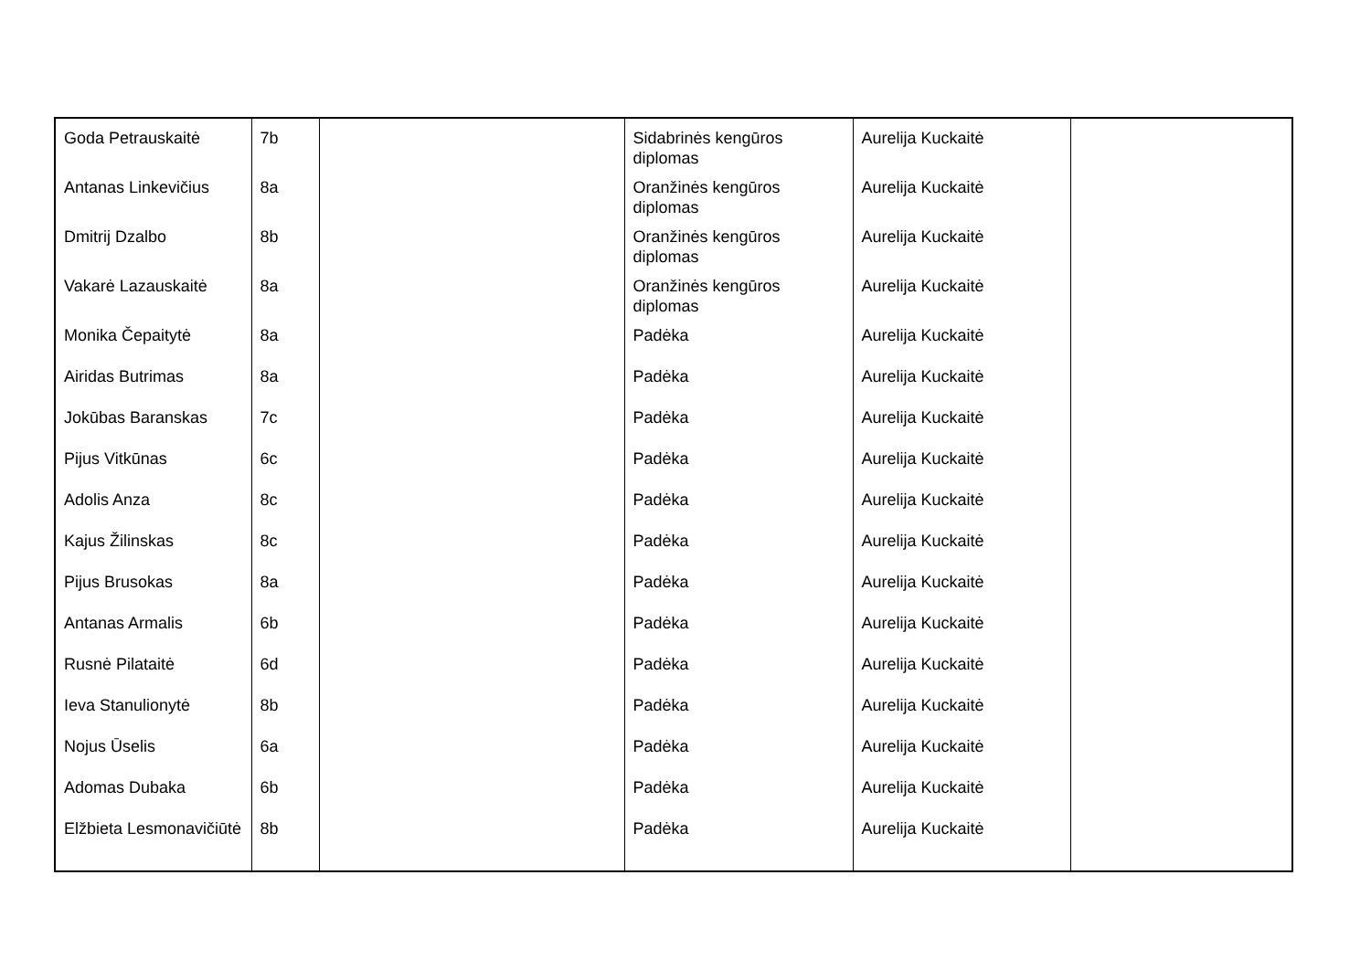| Goda Petrauskaitė | 7b | | Sidabrinės kengūros diplomas | Aurelija Kuckaitė | |
| Antanas Linkevičius | 8a | | Oranžinės kengūros diplomas | Aurelija Kuckaitė | |
| Dmitrij Dzalbo | 8b | | Oranžinės kengūros diplomas | Aurelija Kuckaitė | |
| Vakarė Lazauskaitė | 8a | | Oranžinės kengūros diplomas | Aurelija Kuckaitė | |
| Monika Čepaitytė | 8a | | Padėka | Aurelija Kuckaitė | |
| Airidas Butrimas | 8a | | Padėka | Aurelija Kuckaitė | |
| Jokūbas Baranskas | 7c | | Padėka | Aurelija Kuckaitė | |
| Pijus Vitkūnas | 6c | | Padėka | Aurelija Kuckaitė | |
| Adolis Anza | 8c | | Padėka | Aurelija Kuckaitė | |
| Kajus Žilinskas | 8c | | Padėka | Aurelija Kuckaitė | |
| Pijus Brusokas | 8a | | Padėka | Aurelija Kuckaitė | |
| Antanas Armalis | 6b | | Padėka | Aurelija Kuckaitė | |
| Rusnė Pilataitė | 6d | | Padėka | Aurelija Kuckaitė | |
| Ieva Stanulionytė | 8b | | Padėka | Aurelija Kuckaitė | |
| Nojus Ūselis | 6a | | Padėka | Aurelija Kuckaitė | |
| Adomas Dubaka | 6b | | Padėka | Aurelija Kuckaitė | |
| Elžbieta Lesmonavičiūtė | 8b | | Padėka | Aurelija Kuckaitė | |